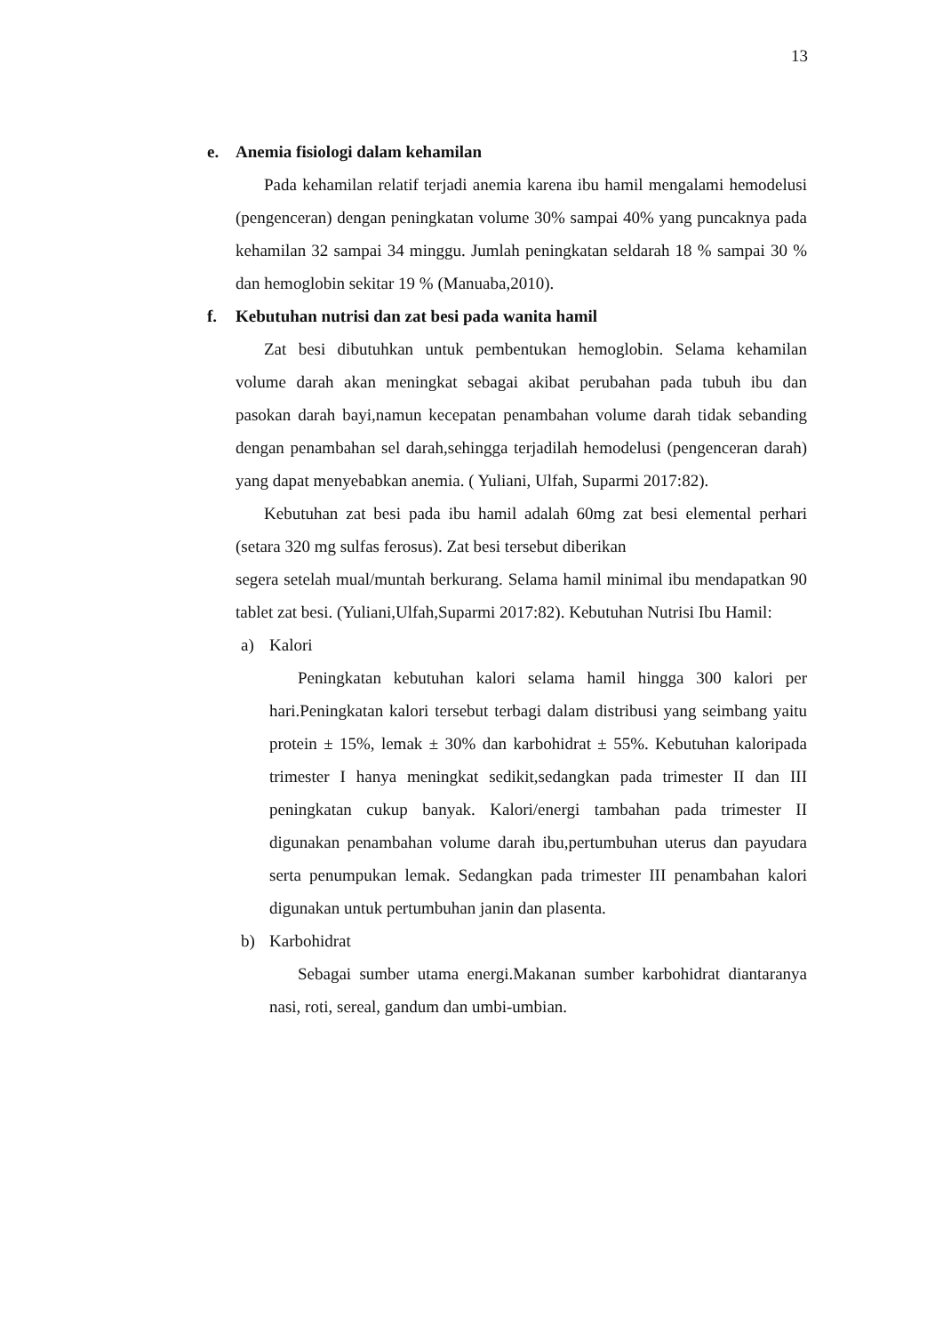13
e. Anemia fisiologi dalam kehamilan
Pada kehamilan relatif terjadi anemia karena ibu hamil mengalami hemodelusi (pengenceran) dengan peningkatan volume 30% sampai 40% yang puncaknya pada kehamilan 32 sampai 34 minggu. Jumlah peningkatan seldarah 18 % sampai 30 % dan hemoglobin sekitar 19 % (Manuaba,2010).
f. Kebutuhan nutrisi dan zat besi pada wanita hamil
Zat besi dibutuhkan untuk pembentukan hemoglobin. Selama kehamilan volume darah akan meningkat sebagai akibat perubahan pada tubuh ibu dan pasokan darah bayi,namun kecepatan penambahan volume darah tidak sebanding dengan penambahan sel darah,sehingga terjadilah hemodelusi (pengenceran darah) yang dapat menyebabkan anemia. ( Yuliani, Ulfah, Suparmi 2017:82).
Kebutuhan zat besi pada ibu hamil adalah 60mg zat besi elemental perhari (setara 320 mg sulfas ferosus). Zat besi tersebut diberikan
segera setelah mual/muntah berkurang. Selama hamil minimal ibu mendapatkan 90 tablet zat besi. (Yuliani,Ulfah,Suparmi 2017:82). Kebutuhan Nutrisi Ibu Hamil:
a) Kalori
Peningkatan kebutuhan kalori selama hamil hingga 300 kalori per hari.Peningkatan kalori tersebut terbagi dalam distribusi yang seimbang yaitu protein ± 15%, lemak ± 30% dan karbohidrat ± 55%. Kebutuhan kaloripada trimester I hanya meningkat sedikit,sedangkan pada trimester II dan III peningkatan cukup banyak. Kalori/energi tambahan pada trimester II digunakan penambahan volume darah ibu,pertumbuhan uterus dan payudara serta penumpukan lemak. Sedangkan pada trimester III penambahan kalori digunakan untuk pertumbuhan janin dan plasenta.
b) Karbohidrat
Sebagai sumber utama energi.Makanan sumber karbohidrat diantaranya nasi, roti, sereal, gandum dan umbi-umbian.